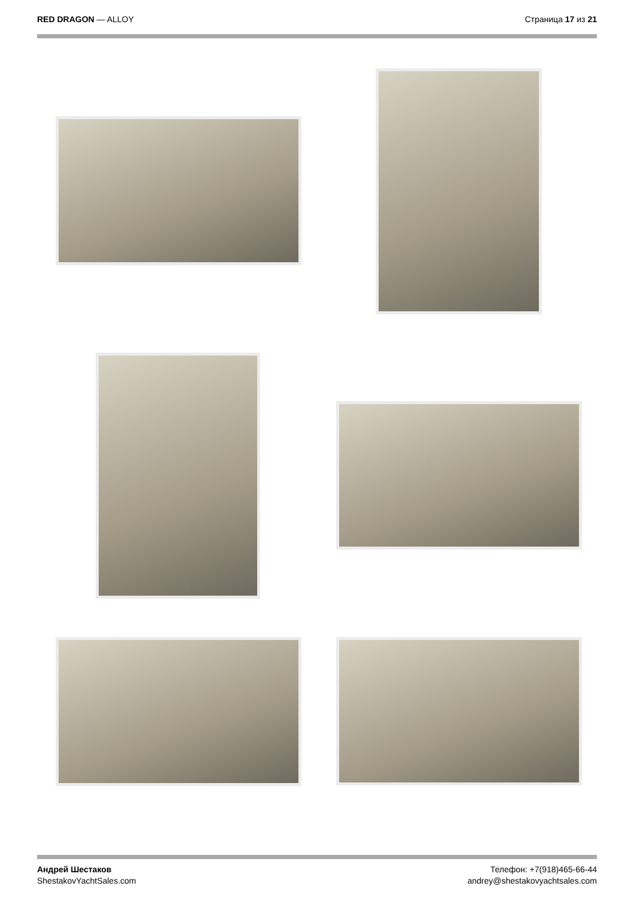RED DRAGON — ALLOY Страница 17 из 21
Андрей Шестаков
ShestakovYachtSales.com
Телефон: +7(918)465-66-44
andrey@shestakovyachtsales.com